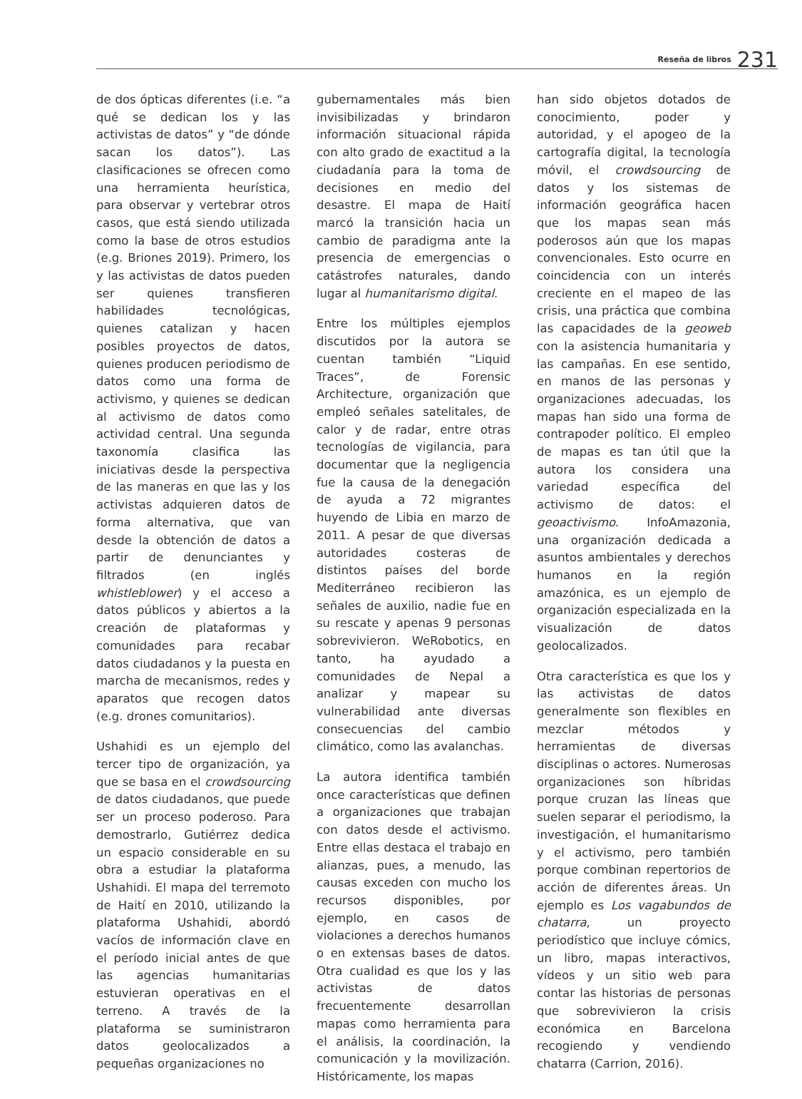Reseña de libros 231
de dos ópticas diferentes (i.e. “a qué se dedican los y las activistas de datos” y “de dónde sacan los datos”). Las clasificaciones se ofrecen como una herramienta heurística, para observar y vertebrar otros casos, que está siendo utilizada como la base de otros estudios (e.g. Briones 2019). Primero, los y las activistas de datos pueden ser quienes transfieren habilidades tecnológicas, quienes catalizan y hacen posibles proyectos de datos, quienes producen periodismo de datos como una forma de activismo, y quienes se dedican al activismo de datos como actividad central. Una segunda taxonomía clasifica las iniciativas desde la perspectiva de las maneras en que las y los activistas adquieren datos de forma alternativa, que van desde la obtención de datos a partir de denunciantes y filtrados (en inglés whistleblower) y el acceso a datos públicos y abiertos a la creación de plataformas y comunidades para recabar datos ciudadanos y la puesta en marcha de mecanismos, redes y aparatos que recogen datos (e.g. drones comunitarios).
Ushahidi es un ejemplo del tercer tipo de organización, ya que se basa en el crowdsourcing de datos ciudadanos, que puede ser un proceso poderoso. Para demostrarlo, Gutiérrez dedica un espacio considerable en su obra a estudiar la plataforma Ushahidi. El mapa del terremoto de Haití en 2010, utilizando la plataforma Ushahidi, abordó vacíos de información clave en el período inicial antes de que las agencias humanitarias estuvieran operativas en el terreno. A través de la plataforma se suministraron datos geolocalizados a pequeñas organizaciones no
gubernamentales más bien invisibilizadas y brindaron información situacional rápida con alto grado de exactitud a la ciudadanía para la toma de decisiones en medio del desastre. El mapa de Haití marcó la transición hacia un cambio de paradigma ante la presencia de emergencias o catástrofes naturales, dando lugar al humanitarismo digital.
Entre los múltiples ejemplos discutidos por la autora se cuentan también “Liquid Traces”, de Forensic Architecture, organización que empleó señales satelitales, de calor y de radar, entre otras tecnologías de vigilancia, para documentar que la negligencia fue la causa de la denegación de ayuda a 72 migrantes huyendo de Libia en marzo de 2011. A pesar de que diversas autoridades costeras de distintos países del borde Mediterráneo recibieron las señales de auxilio, nadie fue en su rescate y apenas 9 personas sobrevivieron. WeRobotics, en tanto, ha ayudado a comunidades de Nepal a analizar y mapear su vulnerabilidad ante diversas consecuencias del cambio climático, como las avalanchas.
La autora identifica también once características que definen a organizaciones que trabajan con datos desde el activismo. Entre ellas destaca el trabajo en alianzas, pues, a menudo, las causas exceden con mucho los recursos disponibles, por ejemplo, en casos de violaciones a derechos humanos o en extensas bases de datos. Otra cualidad es que los y las activistas de datos frecuentemente desarrollan mapas como herramienta para el análisis, la coordinación, la comunicación y la movilización. Históricamente, los mapas
han sido objetos dotados de conocimiento, poder y autoridad, y el apogeo de la cartografía digital, la tecnología móvil, el crowdsourcing de datos y los sistemas de información geográfica hacen que los mapas sean más poderosos aún que los mapas convencionales. Esto ocurre en coincidencia con un interés creciente en el mapeo de las crisis, una práctica que combina las capacidades de la geoweb con la asistencia humanitaria y las campañas. En ese sentido, en manos de las personas y organizaciones adecuadas, los mapas han sido una forma de contrapoder político. El empleo de mapas es tan útil que la autora los considera una variedad específica del activismo de datos: el geoactivismo. InfoAmazonia, una organización dedicada a asuntos ambientales y derechos humanos en la región amazónica, es un ejemplo de organización especializada en la visualización de datos geolocalizados.
Otra característica es que los y las activistas de datos generalmente son flexibles en mezclar métodos y herramientas de diversas disciplinas o actores. Numerosas organizaciones son híbridas porque cruzan las líneas que suelen separar el periodismo, la investigación, el humanitarismo y el activismo, pero también porque combinan repertorios de acción de diferentes áreas. Un ejemplo es Los vagabundos de chatarra, un proyecto periodístico que incluye cómics, un libro, mapas interactivos, vídeos y un sitio web para contar las historias de personas que sobrevivieron la crisis económica en Barcelona recogiendo y vendiendo chatarra (Carrion, 2016).